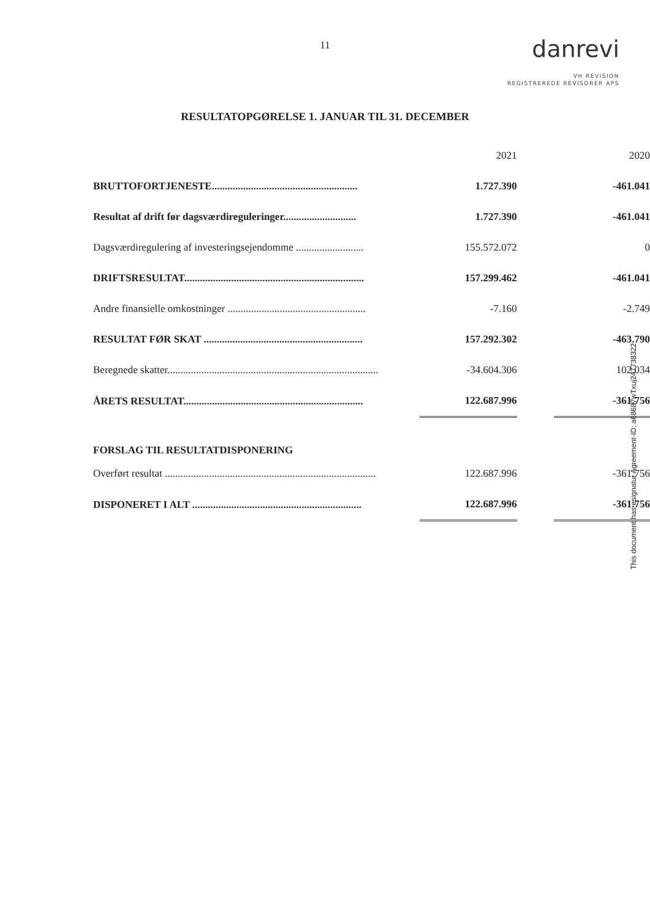11
danrevi
VH REVISION
REGISTREREDE REVISORER APS
RESULTATOPGØRELSE 1. JANUAR TIL 31. DECEMBER
| | | 2021 | | 2020 |
| BRUTTOFORTJENESTE........................................................ | | 1.727.390 | | -461.041 |
| Resultat af drift før dagsværdireguleringer............................ | | 1.727.390 | | -461.041 |
| Dagsværdiregulering af investeringsejendomme .......................... | | 155.572.072 | | 0 |
| DRIFTSRESULTAT..................................................................... | | 157.299.462 | | -461.041 |
| Andre finansielle omkostninger ..................................................... | | -7.160 | | -2.749 |
| RESULTAT FØR SKAT ............................................................. | | 157.292.302 | | -463.790 |
| Beregnede skatter................................................................................. | | -34.604.306 | | 102.034 |
| ÅRETS RESULTAT..................................................................... | | 122.687.996 | | -361.756 |
| FORSLAG TIL RESULTATDISPONERING | | | | |
| Overført resultat ................................................................................. | | 122.687.996 | | -361.756 |
| DISPONERET I ALT ................................................................. | | 122.687.996 | | -361.756 |
This document has esignatur Agreement-ID: a68687wTxuj247738322